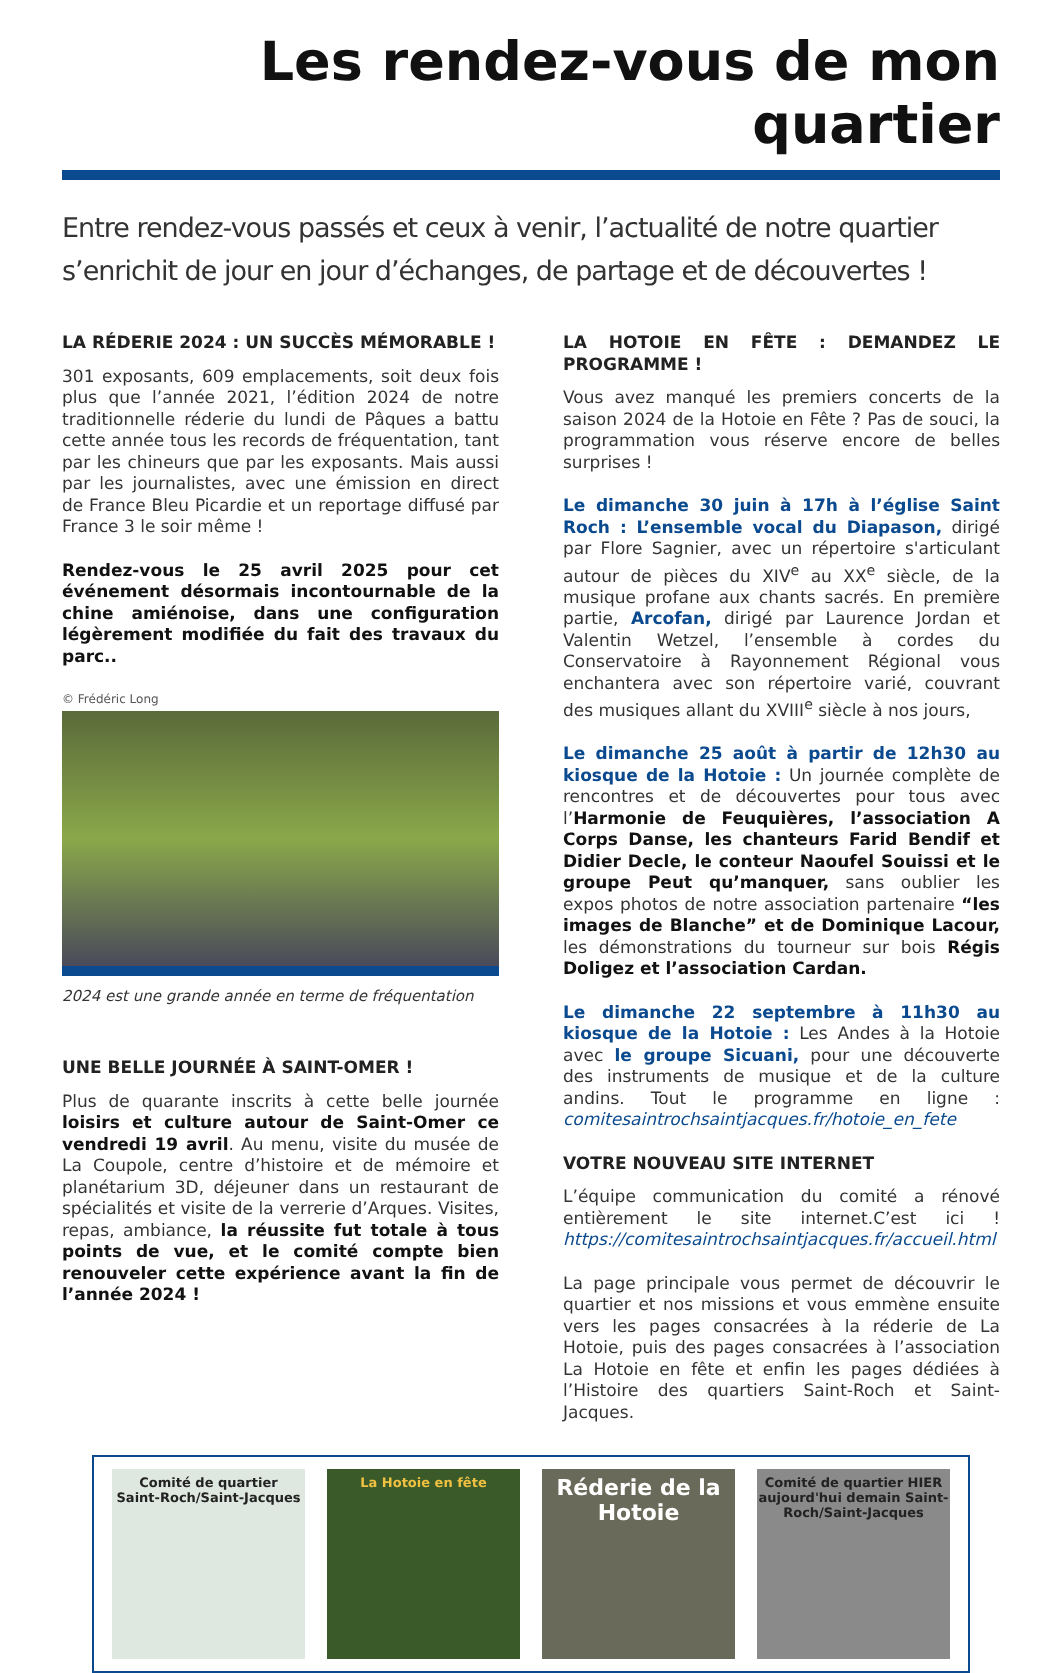Les rendez-vous de mon quartier
Entre rendez-vous passés et ceux à venir, l’actualité de notre quartier s’enrichit de jour en jour d’échanges, de partage et de découvertes !
LA RÉDERIE 2024 : UN SUCCÈS MÉMORABLE !
301 exposants, 609 emplacements, soit deux fois plus que l’année 2021, l’édition 2024 de notre traditionnelle réderie du lundi de Pâques a battu cette année tous les records de fréquentation, tant par les chineurs que par les exposants. Mais aussi par les journalistes, avec une émission en direct de France Bleu Picardie et un reportage diffusé par France 3 le soir même !
Rendez-vous le 25 avril 2025 pour cet événement désormais incontournable de la chine amiénoise, dans une configuration légèrement modifiée du fait des travaux du parc..
© Frédéric Long
2024 est une grande année en terme de fréquentation
UNE BELLE JOURNÉE À SAINT-OMER !
Plus de quarante inscrits à cette belle journée loisirs et culture autour de Saint-Omer ce vendredi 19 avril. Au menu, visite du musée de La Coupole, centre d’histoire et de mémoire et planétarium 3D, déjeuner dans un restaurant de spécialités et visite de la verrerie d’Arques. Visites, repas, ambiance, la réussite fut totale à tous points de vue, et le comité compte bien renouveler cette expérience avant la fin de l’année 2024 !
LA HOTOIE EN FÊTE : DEMANDEZ LE PROGRAMME !
Vous avez manqué les premiers concerts de la saison 2024 de la Hotoie en Fête ? Pas de souci, la programmation vous réserve encore de belles surprises !
Le dimanche 30 juin à 17h à l’église Saint Roch : L’ensemble vocal du Diapason, dirigé par Flore Sagnier, avec un répertoire s'articulant autour de pièces du XIV<sup>e</sup> au XX<sup>e</sup> siècle, de la musique profane aux chants sacrés. En première partie, Arcofan, dirigé par Laurence Jordan et Valentin Wetzel, l’ensemble à cordes du Conservatoire à Rayonnement Régional vous enchantera avec son répertoire varié, couvrant des musiques allant du XVIII<sup>e</sup> siècle à nos jours,
Le dimanche 25 août à partir de 12h30 au kiosque de la Hotoie : Un journée complète de rencontres et de découvertes pour tous avec l’Harmonie de Feuquières, l’association A Corps Danse, les chanteurs Farid Bendif et Didier Decle, le conteur Naoufel Souissi et le groupe Peut qu’manquer, sans oublier les expos photos de notre association partenaire “les images de Blanche” et de Dominique Lacour, les démonstrations du tourneur sur bois Régis Doligez et l’association Cardan.
Le dimanche 22 septembre à 11h30 au kiosque de la Hotoie : Les Andes à la Hotoie avec le groupe Sicuani, pour une découverte des instruments de musique et de la culture andins. Tout le programme en ligne : comitesaintrochsaintjacques.fr/hotoie_en_fete
VOTRE NOUVEAU SITE INTERNET
L’équipe communication du comité a rénové entièrement le site internet.C’est ici ! https://comitesaintrochsaintjacques.fr/accueil.html
La page principale vous permet de découvrir le quartier et nos missions et vous emmène ensuite vers les pages consacrées à la réderie de La Hotoie, puis des pages consacrées à l’association La Hotoie en fête et enfin les pages dédiées à l’Histoire des quartiers Saint-Roch et Saint-Jacques.
Comité de quartier
Saint-Roch/Saint-Jacques
La Hotoie en fête
Réderie de la Hotoie
Comité de quartier HIER aujourd'hui demain Saint-Roch/Saint-Jacques